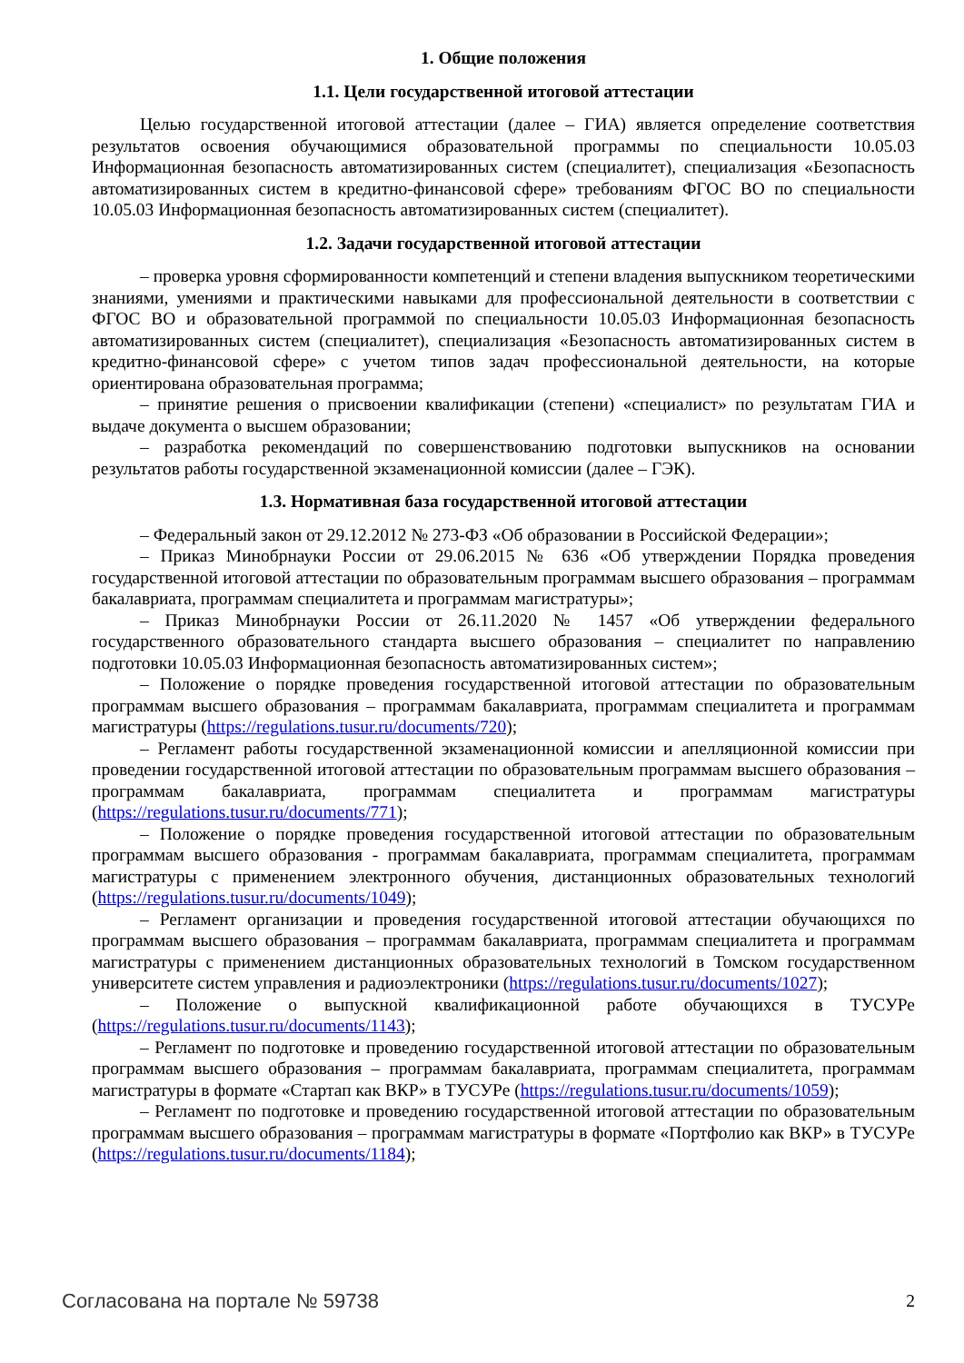1. Общие положения
1.1. Цели государственной итоговой аттестации
Целью государственной итоговой аттестации (далее – ГИА) является определение соответствия результатов освоения обучающимися образовательной программы по специальности 10.05.03 Информационная безопасность автоматизированных систем (специалитет), специализация «Безопасность автоматизированных систем в кредитно-финансовой сфере» требованиям ФГОС ВО по специальности 10.05.03 Информационная безопасность автоматизированных систем (специалитет).
1.2. Задачи государственной итоговой аттестации
– проверка уровня сформированности компетенций и степени владения выпускником теоретическими знаниями, умениями и практическими навыками для профессиональной деятельности в соответствии с ФГОС ВО и образовательной программой по специальности 10.05.03 Информационная безопасность автоматизированных систем (специалитет), специализация «Безопасность автоматизированных систем в кредитно-финансовой сфере» с учетом типов задач профессиональной деятельности, на которые ориентирована образовательная программа;
– принятие решения о присвоении квалификации (степени) «специалист» по результатам ГИА и выдаче документа о высшем образовании;
– разработка рекомендаций по совершенствованию подготовки выпускников на основании результатов работы государственной экзаменационной комиссии (далее – ГЭК).
1.3. Нормативная база государственной итоговой аттестации
– Федеральный закон от 29.12.2012 № 273-ФЗ «Об образовании в Российской Федерации»;
– Приказ Минобрнауки России от 29.06.2015 № 636 «Об утверждении Порядка проведения государственной итоговой аттестации по образовательным программам высшего образования – программам бакалавриата, программам специалитета и программам магистратуры»;
– Приказ Минобрнауки России от 26.11.2020 № 1457 «Об утверждении федерального государственного образовательного стандарта высшего образования – специалитет по направлению подготовки 10.05.03 Информационная безопасность автоматизированных систем»;
– Положение о порядке проведения государственной итоговой аттестации по образовательным программам высшего образования – программам бакалавриата, программам специалитета и программам магистратуры (https://regulations.tusur.ru/documents/720);
– Регламент работы государственной экзаменационной комиссии и апелляционной комиссии при проведении государственной итоговой аттестации по образовательным программам высшего образования – программам бакалавриата, программам специалитета и программам магистратуры (https://regulations.tusur.ru/documents/771);
– Положение о порядке проведения государственной итоговой аттестации по образовательным программам высшего образования - программам бакалавриата, программам специалитета, программам магистратуры с применением электронного обучения, дистанционных образовательных технологий (https://regulations.tusur.ru/documents/1049);
– Регламент организации и проведения государственной итоговой аттестации обучающихся по программам высшего образования – программам бакалавриата, программам специалитета и программам магистратуры с применением дистанционных образовательных технологий в Томском государственном университете систем управления и радиоэлектроники (https://regulations.tusur.ru/documents/1027);
– Положение о выпускной квалификационной работе обучающихся в ТУСУРе (https://regulations.tusur.ru/documents/1143);
– Регламент по подготовке и проведению государственной итоговой аттестации по образовательным программам высшего образования – программам бакалавриата, программам специалитета, программам магистратуры в формате «Стартап как ВКР» в ТУСУРе (https://regulations.tusur.ru/documents/1059);
– Регламент по подготовке и проведению государственной итоговой аттестации по образовательным программам высшего образования – программам магистратуры в формате «Портфолио как ВКР» в ТУСУРе (https://regulations.tusur.ru/documents/1184);
Согласована на портале № 59738 2